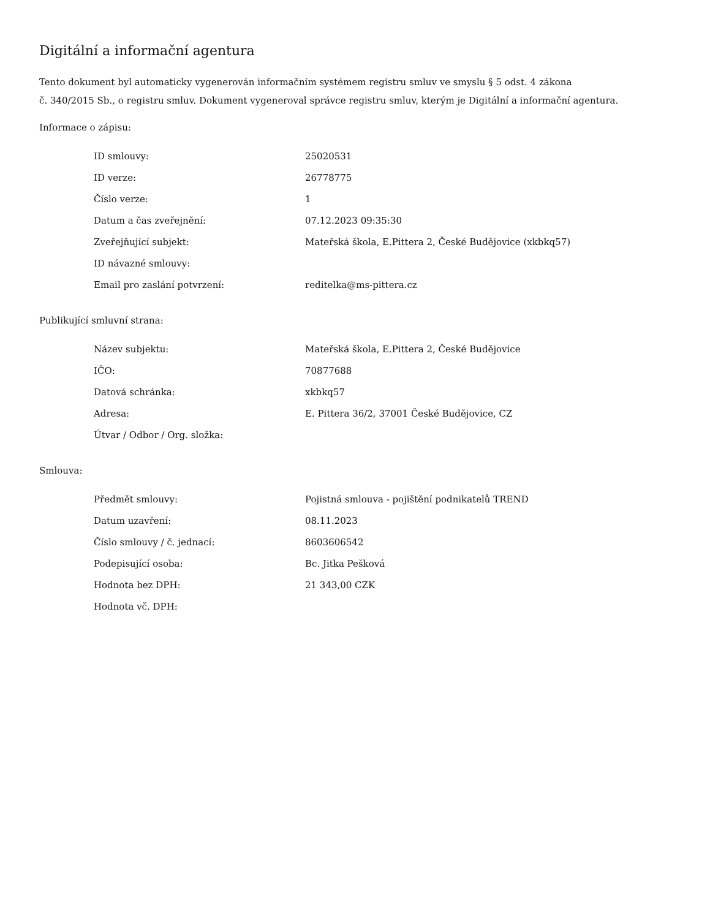Digitální a informační agentura
Tento dokument byl automaticky vygenerován informačním systémem registru smluv ve smyslu § 5 odst. 4 zákona
č. 340/2015 Sb., o registru smluv. Dokument vygeneroval správce registru smluv, kterým je Digitální a informační agentura.
Informace o zápisu:
| ID smlouvy: | 25020531 |
| ID verze: | 26778775 |
| Číslo verze: | 1 |
| Datum a čas zveřejnění: | 07.12.2023 09:35:30 |
| Zveřejňující subjekt: | Mateřská škola, E.Pittera 2, České Budějovice (xkbkq57) |
| ID návazné smlouvy: | |
| Email pro zaslání potvrzení: | reditelka@ms-pittera.cz |
Publikující smluvní strana:
| Název subjektu: | Mateřská škola, E.Pittera 2, České Budějovice |
| IČO: | 70877688 |
| Datová schránka: | xkbkq57 |
| Adresa: | E. Pittera 36/2, 37001 České Budějovice, CZ |
| Útvar / Odbor / Org. složka: | |
Smlouva:
| Předmět smlouvy: | Pojistná smlouva - pojištění podnikatelů TREND |
| Datum uzavření: | 08.11.2023 |
| Číslo smlouvy / č. jednací: | 8603606542 |
| Podepisující osoba: | Bc. Jitka Pešková |
| Hodnota bez DPH: | 21 343,00 CZK |
| Hodnota vč. DPH: | |